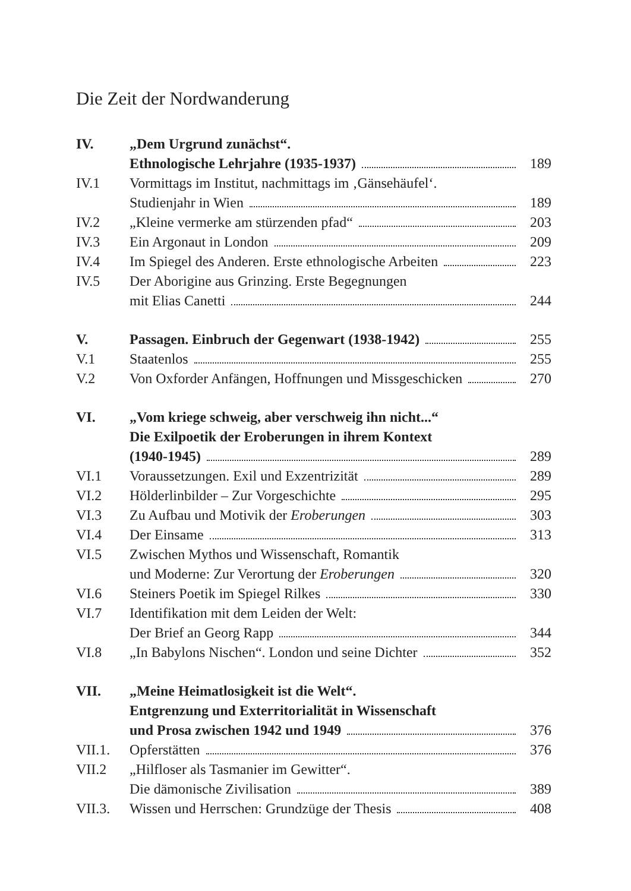Die Zeit der Nordwanderung
| IV. | „Dem Urgrund zunächst“. Ethnologische Lehrjahre (1935-1937) | 189 |
| IV.1 | Vormittags im Institut, nachmittags im ‚Gänsehäufel‘. Studienjahr in Wien | 189 |
| IV.2 | „Kleine vermerke am stürzenden pfad“ | 203 |
| IV.3 | Ein Argonaut in London | 209 |
| IV.4 | Im Spiegel des Anderen. Erste ethnologische Arbeiten | 223 |
| IV.5 | Der Aborigine aus Grinzing. Erste Begegnungen mit Elias Canetti | 244 |
| V. | Passagen. Einbruch der Gegenwart (1938-1942) | 255 |
| V.1 | Staatenlos | 255 |
| V.2 | Von Oxforder Anfängen, Hoffnungen und Missgeschicken | 270 |
| VI. | „Vom kriege schweig, aber verschweig ihn nicht...“ Die Exilpoetik der Eroberungen in ihrem Kontext (1940-1945) | 289 |
| VI.1 | Voraussetzungen. Exil und Exzentrizität | 289 |
| VI.2 | Hölderlinbilder – Zur Vorgeschichte | 295 |
| VI.3 | Zu Aufbau und Motivik der Eroberungen | 303 |
| VI.4 | Der Einsame | 313 |
| VI.5 | Zwischen Mythos und Wissenschaft, Romantik und Moderne: Zur Verortung der Eroberungen | 320 |
| VI.6 | Steiners Poetik im Spiegel Rilkes | 330 |
| VI.7 | Identifikation mit dem Leiden der Welt: Der Brief an Georg Rapp | 344 |
| VI.8 | „In Babylons Nischen“. London und seine Dichter | 352 |
| VII. | „Meine Heimatlosigkeit ist die Welt“. Entgrenzung und Exterritorialität in Wissenschaft und Prosa zwischen 1942 und 1949 | 376 |
| VII.1. | Opferstätten | 376 |
| VII.2 | „Hilfloser als Tasmanier im Gewitter“. Die dämonische Zivilisation | 389 |
| VII.3. | Wissen und Herrschen: Grundzüge der Thesis | 408 |